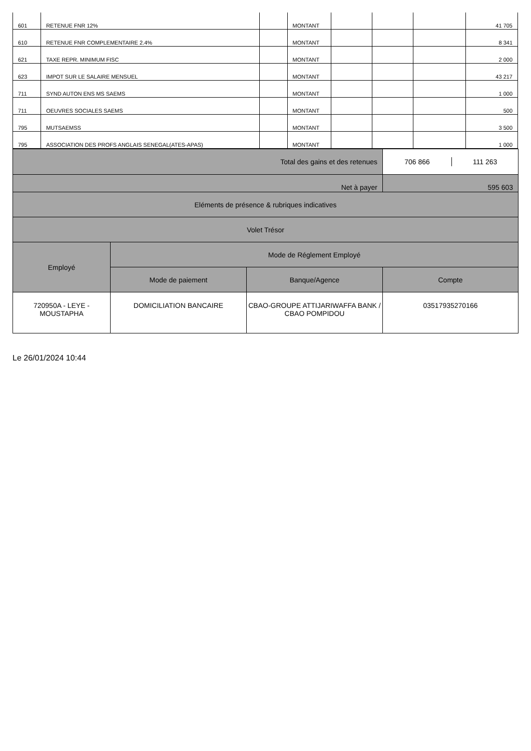| 601 | RETENUE FNR 12% | | MONTANT | | | | 41 705 |
| 610 | RETENUE FNR COMPLEMENTAIRE 2.4% | | MONTANT | | | | 8 341 |
| 621 | TAXE REPR. MINIMUM FISC | | MONTANT | | | | 2 000 |
| 623 | IMPOT SUR LE SALAIRE MENSUEL | | MONTANT | | | | 43 217 |
| 711 | SYND AUTON ENS MS SAEMS | | MONTANT | | | | 1 000 |
| 711 | OEUVRES SOCIALES SAEMS | | MONTANT | | | | 500 |
| 795 | MUTSAEMSS | | MONTANT | | | | 3 500 |
| 795 | ASSOCIATION DES PROFS ANGLAIS SENEGAL(ATES-APAS) | | MONTANT | | | | 1 000 |
| | | Total des gains et des retenues | / 706 866 / 111 263 / |
| Net à payer | | | 595 603 |
| Eléments de présence & rubriques indicatives | | | |
| Volet Trésor | | | |
| Employé | Mode de Réglement Employé | | |
| | Mode de paiement | Banque/Agence | Compte |
| 720950A - LEYE - MOUSTAPHA | DOMICILIATION BANCAIRE | CBAO-GROUPE ATTIJARIWAFFA BANK / CBAO POMPIDOU | 03517935270166 |
Le 26/01/2024 10:44